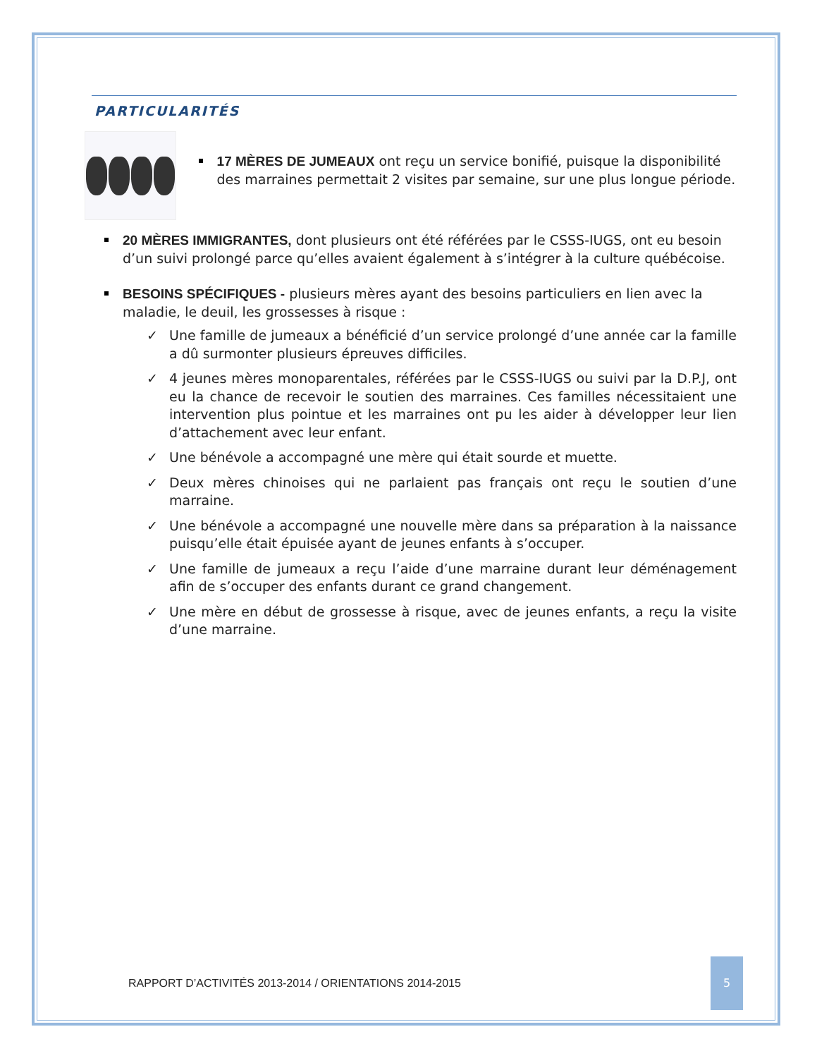PARTICULARITÉS
17 MÈRES DE JUMEAUX ont reçu un service bonifié, puisque la disponibilité des marraines permettait 2 visites par semaine, sur une plus longue période.
20 MÈRES IMMIGRANTES, dont plusieurs ont été référées par le CSSS-IUGS, ont eu besoin d’un suivi prolongé parce qu’elles avaient également à s’intégrer à la culture québécoise.
BESOINS SPÉCIFIQUES - plusieurs mères ayant des besoins particuliers en lien avec la maladie, le deuil, les grossesses à risque :
✓ Une famille de jumeaux a bénéficié d’un service prolongé d’une année car la famille a dû surmonter plusieurs épreuves difficiles.
✓ 4 jeunes mères monoparentales, référées par le CSSS-IUGS ou suivi par la D.P.J, ont eu la chance de recevoir le soutien des marraines. Ces familles nécessitaient une intervention plus pointue et les marraines ont pu les aider à développer leur lien d’attachement avec leur enfant.
✓ Une bénévole a accompagné une mère qui était sourde et muette.
✓ Deux mères chinoises qui ne parlaient pas français ont reçu le soutien d’une marraine.
✓ Une bénévole a accompagné une nouvelle mère dans sa préparation à la naissance puisqu’elle était épuisée ayant de jeunes enfants à s’occuper.
✓ Une famille de jumeaux a reçu l’aide d’une marraine durant leur déménagement afin de s’occuper des enfants durant ce grand changement.
✓ Une mère en début de grossesse à risque, avec de jeunes enfants, a reçu la visite d’une marraine.
RAPPORT D’ACTIVITÉS 2013-2014 / ORIENTATIONS 2014-2015
5